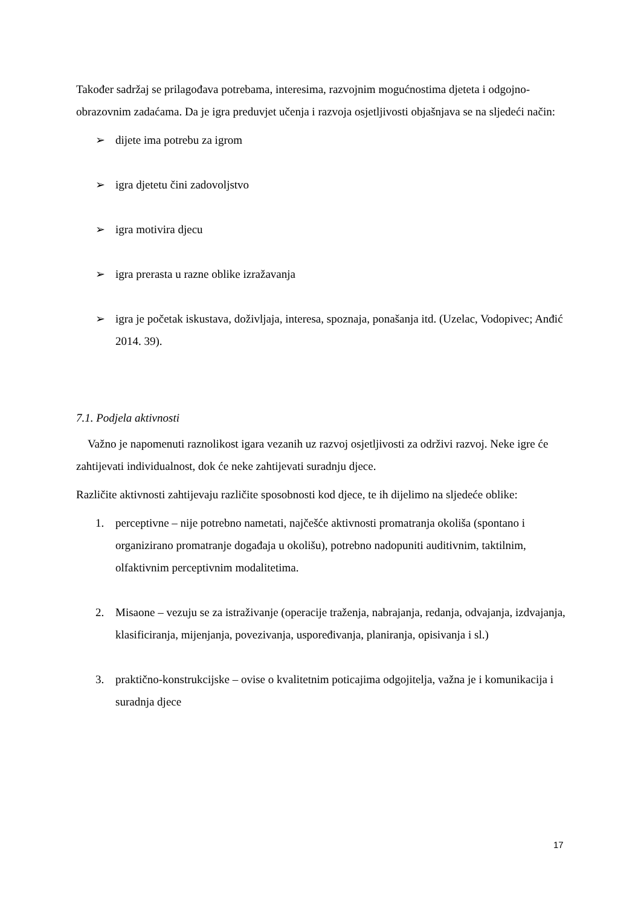Također sadržaj se prilagođava potrebama, interesima, razvojnim mogućnostima djeteta i odgojno-obrazovnim zadaćama. Da je igra preduvjet učenja i razvoja osjetljivosti objašnjava se na sljedeći način:
➢ dijete ima potrebu za igrom
➢ igra djetetu čini zadovoljstvo
➢ igra motivira djecu
➢ igra prerasta u razne oblike izražavanja
➢ igra je početak iskustava, doživljaja, interesa, spoznaja, ponašanja itd. (Uzelac, Vodopivec; Anđić 2014. 39).
7.1. Podjela aktivnosti
Važno je napomenuti raznolikost igara vezanih uz razvoj osjetljivosti za održivi razvoj. Neke igre će zahtijevati individualnost, dok će neke zahtijevati suradnju djece.
Različite aktivnosti zahtijevaju različite sposobnosti kod djece, te ih dijelimo na sljedeće oblike:
1. perceptivne – nije potrebno nametati, najčešće aktivnosti promatranja okoliša (spontano i organizirano promatranje događaja u okolišu), potrebno nadopuniti auditivnim, taktilnim, olfaktivnim perceptivnim modalitetima.
2. Misaone – vezuju se za istraživanje (operacije traženja, nabrajanja, redanja, odvajanja, izdvajanja, klasificiranja, mijenjanja, povezivanja, uspoređivanja, planiranja, opisivanja i sl.)
3. praktično-konstrukcijske – ovise o kvalitetnim poticajima odgojitelja, važna je i komunikacija i suradnja djece
17